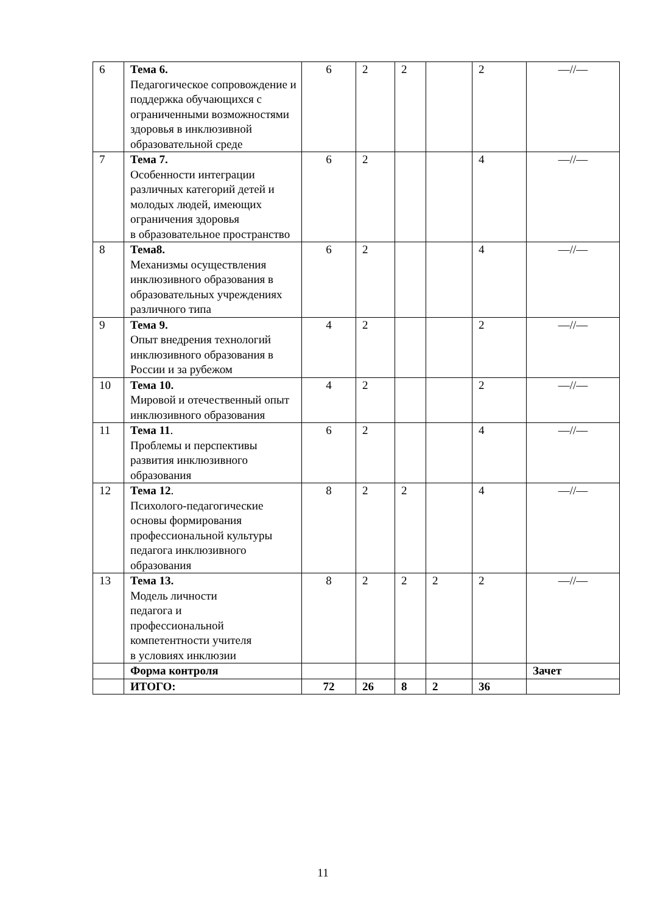| 6 | Тема 6. Педагогическое сопровождение и поддержка обучающихся с ограниченными возможностями здоровья в инклюзивной образовательной среде | 6 | 2 | 2 | | 2 | —//— |
| 7 | Тема 7. Особенности интеграции различных категорий детей и молодых людей, имеющих ограничения здоровья в образовательное пространство | 6 | 2 | | | 4 | —//— |
| 8 | Тема8. Механизмы осуществления инклюзивного образования в образовательных учреждениях различного типа | 6 | 2 | | | 4 | —//— |
| 9 | Тема 9. Опыт внедрения технологий инклюзивного образования в России и за рубежом | 4 | 2 | | | 2 | —//— |
| 10 | Тема 10. Мировой и отечественный опыт инклюзивного образования | 4 | 2 | | | 2 | —//— |
| 11 | Тема 11 . Проблемы и перспективы развития инклюзивного образования | 6 | 2 | | | 4 | —//— |
| 12 | Тема 12 . Психолого-педагогические основы формирования профессиональной культуры педагога инклюзивного образования | 8 | 2 | 2 | | 4 | —//— |
| 13 | Тема 13. Модель личности педагога и профессиональной компетентности учителя в условиях инклюзии | 8 | 2 | 2 | 2 | 2 | —//— |
| | Форма контроля | | | | | | Зачет |
| | ИТОГО: | 72 | 26 | 8 | 2 | 36 | |
11